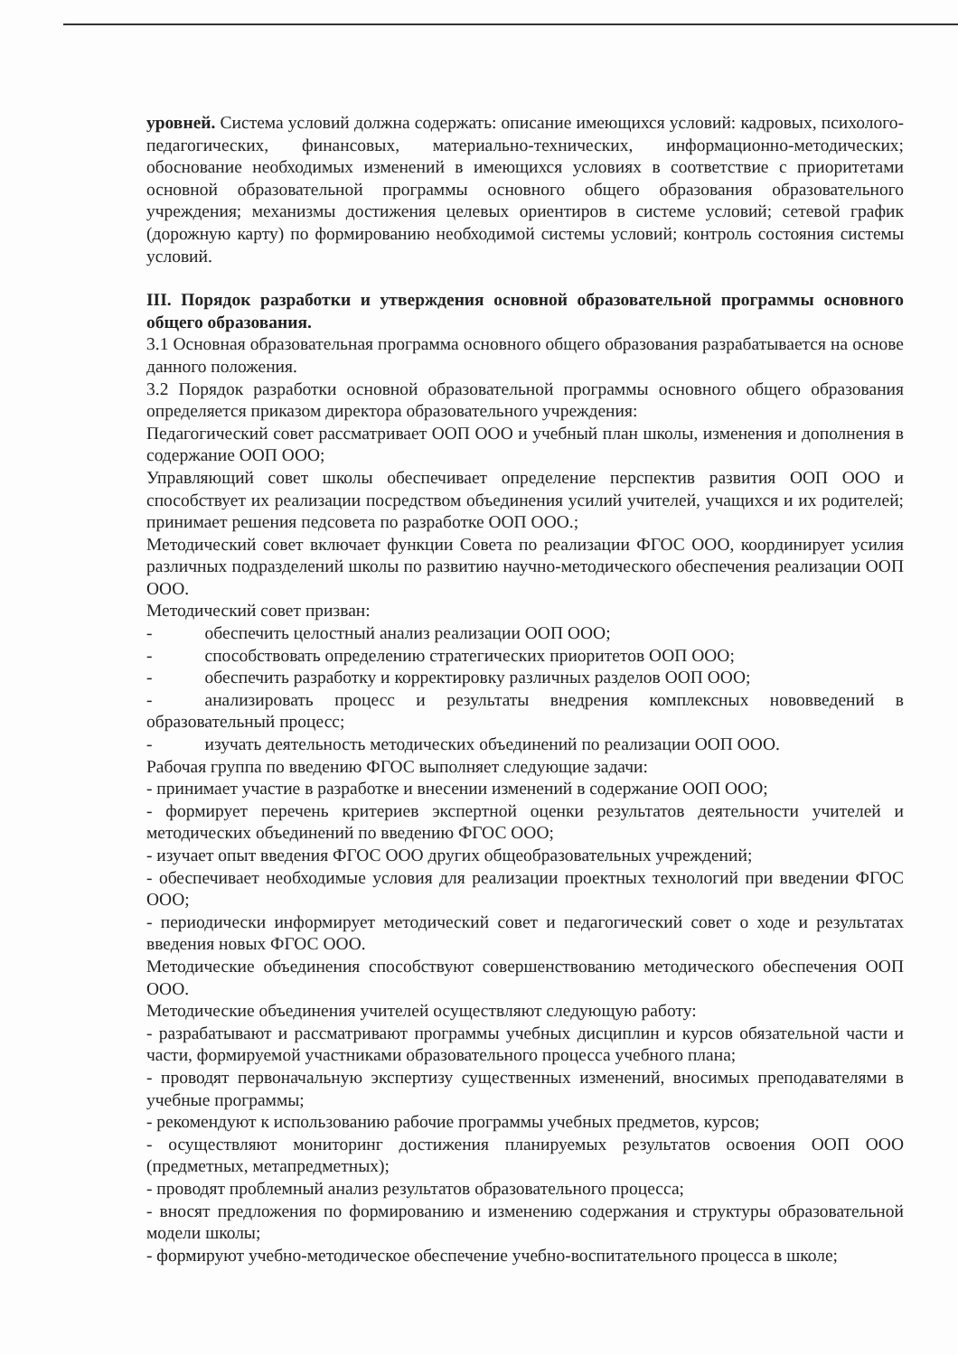уровней. Система условий должна содержать: описание имеющихся условий: кадровых, психолого-педагогических, финансовых, материально-технических, информационно-методических; обоснование необходимых изменений в имеющихся условиях в соответствие с приоритетами основной образовательной программы основного общего образования образовательного учреждения; механизмы достижения целевых ориентиров в системе условий; сетевой график (дорожную карту) по формированию необходимой системы условий; контроль состояния системы условий.
III. Порядок разработки и утверждения основной образовательной программы основного общего образования.
3.1 Основная образовательная программа основного общего образования разрабатывается на основе данного положения.
3.2 Порядок разработки основной образовательной программы основного общего образования определяется приказом директора образовательного учреждения:
Педагогический совет рассматривает ООП ООО и учебный план школы, изменения и дополнения в содержание ООП ООО;
Управляющий совет школы обеспечивает определение перспектив развития ООП ООО и способствует их реализации посредством объединения усилий учителей, учащихся и их родителей; принимает решения педсовета по разработке ООП ООО.;
Методический совет включает функции Совета по реализации ФГОС ООО, координирует усилия различных подразделений школы по развитию научно-методического обеспечения реализации ООП ООО.
Методический совет призван:
- обеспечить целостный анализ реализации ООП ООО;
- способствовать определению стратегических приоритетов ООП ООО;
- обеспечить разработку и корректировку различных разделов ООП ООО;
- анализировать процесс и результаты внедрения комплексных нововведений в образовательный процесс;
- изучать деятельность методических объединений по реализации ООП ООО.
Рабочая группа по введению ФГОС выполняет следующие задачи:
- принимает участие в разработке и внесении изменений в содержание ООП ООО;
- формирует перечень критериев экспертной оценки результатов деятельности учителей и методических объединений по введению ФГОС ООО;
- изучает опыт введения ФГОС ООО других общеобразовательных учреждений;
- обеспечивает необходимые условия для реализации проектных технологий при введении ФГОС ООО;
- периодически информирует методический совет и педагогический совет о ходе и результатах введения новых ФГОС ООО.
Методические объединения способствуют совершенствованию методического обеспечения ООП ООО.
Методические объединения учителей осуществляют следующую работу:
- разрабатывают и рассматривают программы учебных дисциплин и курсов обязательной части и части, формируемой участниками образовательного процесса учебного плана;
- проводят первоначальную экспертизу существенных изменений, вносимых преподавателями в учебные программы;
- рекомендуют к использованию рабочие программы учебных предметов, курсов;
- осуществляют мониторинг достижения планируемых результатов освоения ООП ООО (предметных, метапредметных);
- проводят проблемный анализ результатов образовательного процесса;
- вносят предложения по формированию и изменению содержания и структуры образовательной модели школы;
- формируют учебно-методическое обеспечение учебно-воспитательного процесса в школе;